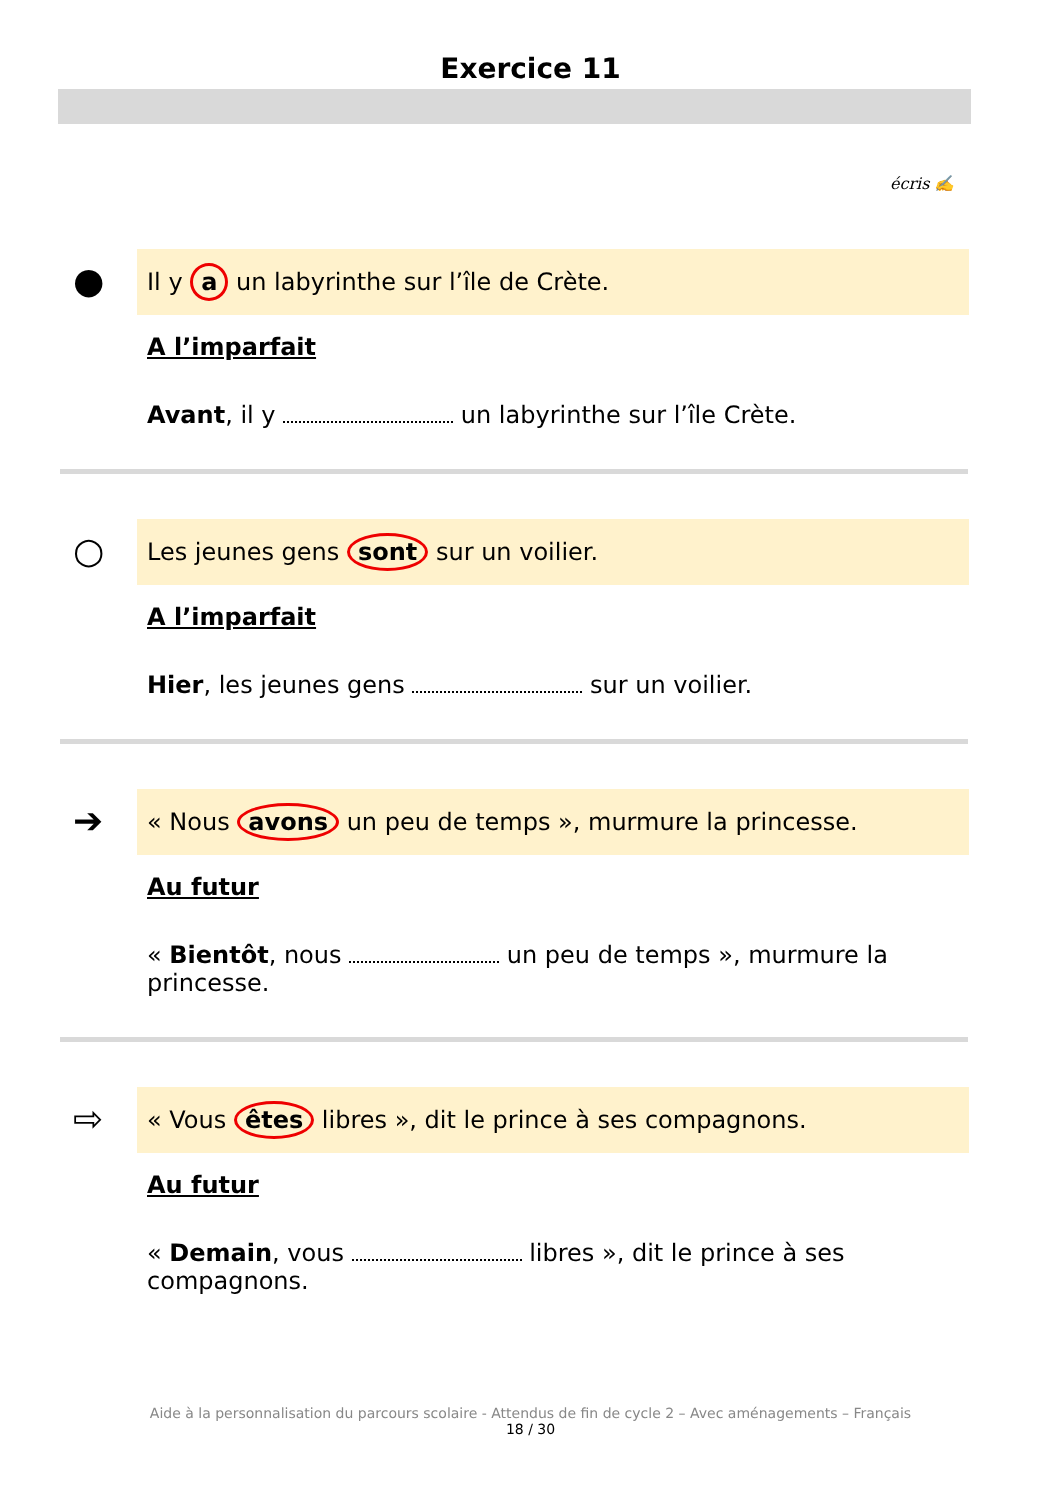Exercice 11
écris ✍
●
Il y a un labyrinthe sur l’île de Crète.
A l’imparfait
Avant, il y un labyrinthe sur l’île Crète.
○
Les jeunes gens sont sur un voilier.
A l’imparfait
Hier, les jeunes gens sur un voilier.
➔
« Nous avons un peu de temps », murmure la princesse.
Au futur
« Bientôt, nous un peu de temps », murmure la princesse.
⇨
« Vous êtes libres », dit le prince à ses compagnons.
Au futur
« Demain, vous libres », dit le prince à ses compagnons.
Aide à la personnalisation du parcours scolaire - Attendus de fin de cycle 2 – Avec aménagements – Français
18 / 30